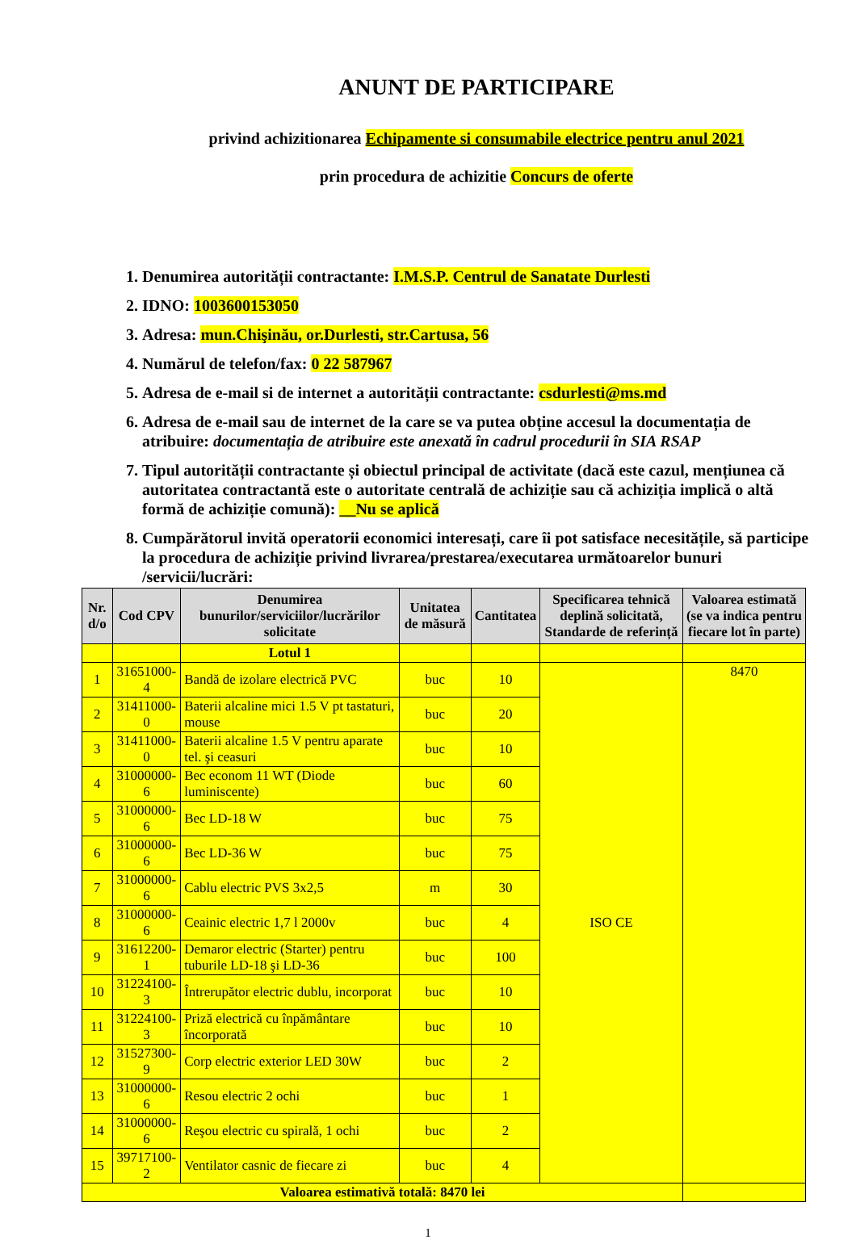ANUNT DE PARTICIPARE
privind achizitionarea Echipamente si consumabile electrice pentru anul 2021
prin procedura de achizitie Concurs de oferte
1. Denumirea autorității contractante: I.M.S.P. Centrul de Sanatate Durlesti
2. IDNO: 1003600153050
3. Adresa: mun.Chişinău, or.Durlesti, str.Cartusa, 56
4. Numărul de telefon/fax: 0 22 587967
5. Adresa de e-mail si de internet a autorității contractante: csdurlesti@ms.md
6. Adresa de e-mail sau de internet de la care se va putea obține accesul la documentația de atribuire: documentația de atribuire este anexată în cadrul procedurii în SIA RSAP
7. Tipul autorității contractante și obiectul principal de activitate (dacă este cazul, mențiunea că autoritatea contractantă este o autoritate centrală de achiziție sau că achiziția implică o altă formă de achiziție comună): __Nu se aplică
8. Cumpărătorul invită operatorii economici interesați, care îi pot satisface necesitățile, să participe la procedura de achiziție privind livrarea/prestarea/executarea următoarelor bunuri /servicii/lucrări:
| Nr. d/o | Cod CPV | Denumirea bunurilor/serviciilor/lucrărilor solicitate | Unitatea de măsură | Cantitatea | Specificarea tehnică deplină solicitată, Standarde de referință | Valoarea estimată (se va indica pentru fiecare lot în parte) |
| --- | --- | --- | --- | --- | --- | --- |
| | | Lotul 1 | | | | |
| 1 | 31651000-4 | Bandă de izolare electrică PVC | buc | 10 | ISO CE | 8470 |
| 2 | 31411000-0 | Baterii alcaline mici 1.5 V pt tastaturi, mouse | buc | 20 | | |
| 3 | 31411000-0 | Baterii alcaline 1.5 V pentru aparate tel. şi ceasuri | buc | 10 | | |
| 4 | 31000000-6 | Bec econom 11 WT (Diode luminiscente) | buc | 60 | | |
| 5 | 31000000-6 | Bec LD-18 W | buc | 75 | | |
| 6 | 31000000-6 | Bec LD-36 W | buc | 75 | | |
| 7 | 31000000-6 | Cablu electric PVS 3x2,5 | m | 30 | | |
| 8 | 31000000-6 | Ceainic electric 1,7 l 2000v | buc | 4 | | |
| 9 | 31612200-1 | Demaror electric (Starter) pentru tuburile LD-18 şi LD-36 | buc | 100 | | |
| 10 | 31224100-3 | Întrerupător electric dublu, incorporat | buc | 10 | | |
| 11 | 31224100-3 | Priză electrică cu înpământare încorporată | buc | 10 | | |
| 12 | 31527300-9 | Corp electric exterior LED 30W | buc | 2 | | |
| 13 | 31000000-6 | Resou electric 2 ochi | buc | 1 | | |
| 14 | 31000000-6 | Reşou electric cu spirală, 1 ochi | buc | 2 | | |
| 15 | 39717100-2 | Ventilator casnic de fiecare zi | buc | 4 | | |
| Valoarea estimativă totală: 8470 lei | | | | | | |
1